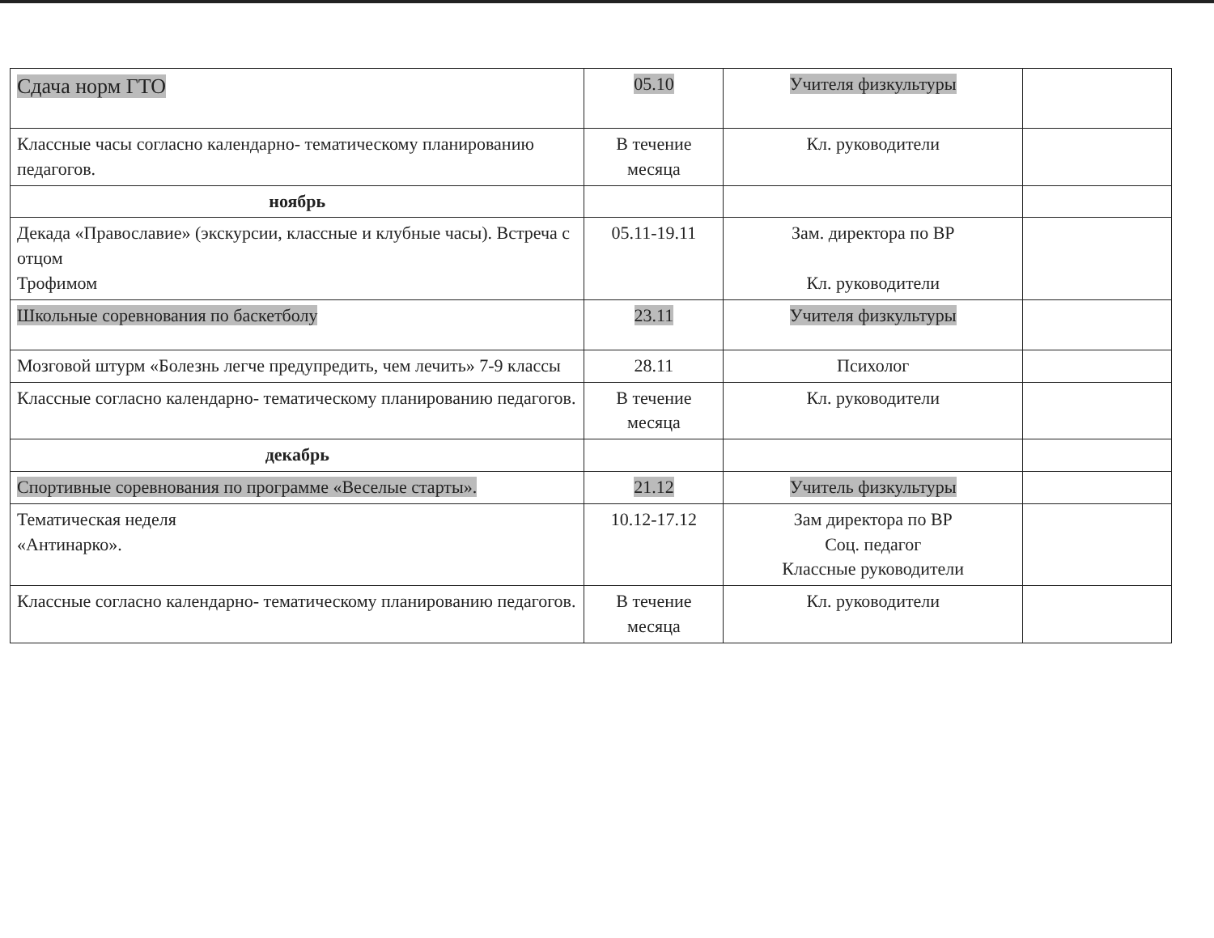| Сдача норм ГТО | 05.10 | Учителя физкультуры | |
| Классные часы согласно календарно- тематическому планированию педагогов. | В течение месяца | Кл. руководители | |
| ноябрь | | | |
| Декада «Православие» (экскурсии, классные и клубные часы). Встреча с отцом Трофимом | 05.11-19.11 | Зам. директора по ВР Кл. руководители | |
| Школьные соревнования по баскетболу | 23.11 | Учителя физкультуры | |
| Мозговой штурм «Болезнь легче предупредить, чем лечить» 7-9 классы | 28.11 | Психолог | |
| Классные согласно календарно- тематическому планированию педагогов. | В течение месяца | Кл. руководители | |
| декабрь | | | |
| Спортивные соревнования по программе «Веселые старты». | 21.12 | Учитель физкультуры | |
| Тематическая неделя «Антинарко». | 10.12-17.12 | Зам директора по ВР Соц. педагог Классные руководители | |
| Классные согласно календарно- тематическому планированию педагогов. | В течение месяца | Кл. руководители | |